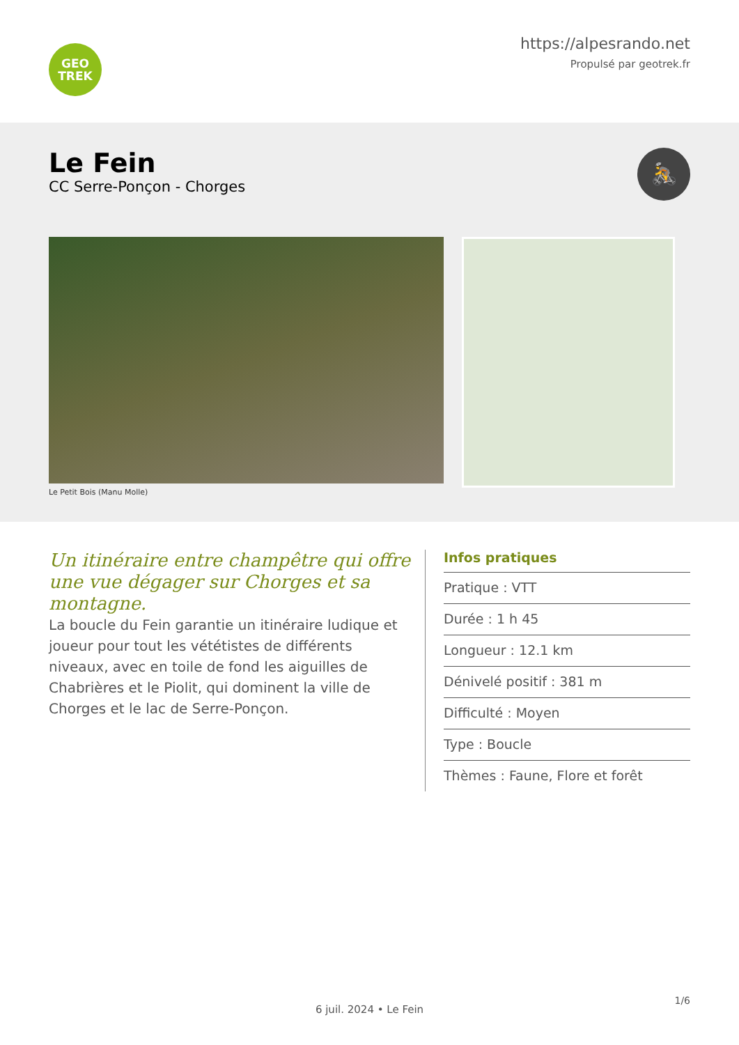GEO
TREK
https://alpesrando.net
Propulsé par geotrek.fr
Le Fein
CC Serre-Ponçon - Chorges
🚴
Le Petit Bois (Manu Molle)
Un itinéraire entre champêtre qui offre une vue dégager sur Chorges et sa montagne.
La boucle du Fein garantie un itinéraire ludique et joueur pour tout les vététistes de différents niveaux, avec en toile de fond les aiguilles de Chabrières et le Piolit, qui dominent la ville de Chorges et le lac de Serre-Ponçon.
Infos pratiques
Pratique : VTT
Durée : 1 h 45
Longueur : 12.1 km
Dénivelé positif : 381 m
Difficulté : Moyen
Type : Boucle
Thèmes : Faune, Flore et forêt
6 juil. 2024 • Le Fein
1/6